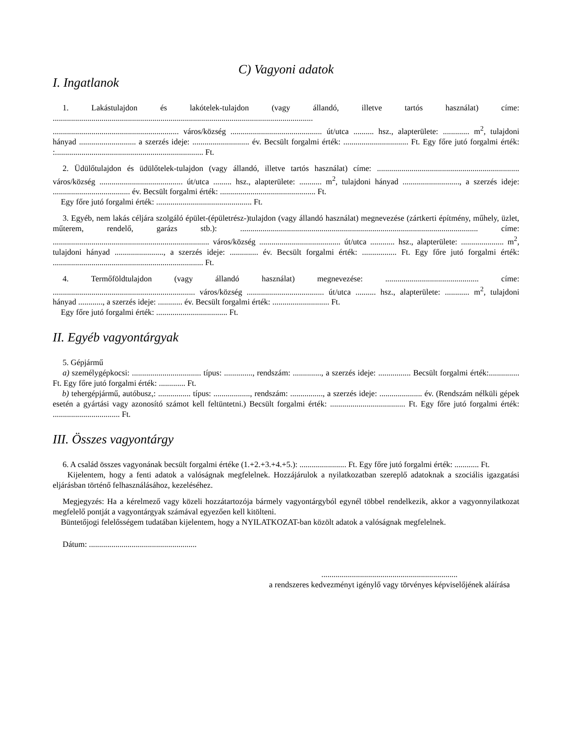C) Vagyoni adatok
I. Ingatlanok
1. Lakástulajdon és lakótelek-tulajdon (vagy állandó, illetve tartós használat) címe: ................................................................................................................................
.............................................................. város/község ............................................. út/utca .......... hsz., alapterülete: ............. m<sup>2</sup>, tulajdoni hányad ............................ a szerzés ideje: ............................ év. Becsült forgalmi érték: ................................ Ft. Egy főre jutó forgalmi érték: :......................................................................... Ft.
2. Üdülőtulajdon és üdülőtelek-tulajdon (vagy állandó, illetve tartós használat) címe: ...................................................................... város/község ......................................... út/utca ......... hsz., alapterülete: ........... m<sup>2</sup>, tulajdoni hányad ............................, a szerzés ideje: ...................................... év. Becsült forgalmi érték: ............................................... Ft.
Egy főre jutó forgalmi érték: ............................................... Ft.
3. Egyéb, nem lakás céljára szolgáló épület-(épületrész-)tulajdon (vagy állandó használat) megnevezése (zártkerti építmény, műhely, üzlet, műterem, rendelő, garázs stb.): ..................................................................................................................... címe: ............................................................................. város/község ........................................ út/utca ............ hsz., alapterülete: ..................... m<sup>2</sup>, tulajdoni hányad ........................, a szerzés ideje: .............. év. Becsült forgalmi érték: ................. Ft. Egy főre jutó forgalmi érték: .......................................................................... Ft.
4. Termőföldtulajdon (vagy állandó használat) megnevezése: .............................................. címe: ...................................................................... város/község ...................................... út/utca .......... hsz., alapterülete: ............ m<sup>2</sup>, tulajdoni hányad ............, a szerzés ideje: ............ év. Becsült forgalmi érték: ............................ Ft.
Egy főre jutó forgalmi érték: ................................... Ft.
II. Egyéb vagyontárgyak
5. Gépjármű
a) személygépkocsi: .................................. típus: .............., rendszám: .............., a szerzés ideje: ................ Becsült forgalmi érték:............... Ft. Egy főre jutó forgalmi érték: ............. Ft.
b) tehergépjármű, autóbusz,: ................ típus: .................., rendszám: ................, a szerzés ideje: ..................... év. (Rendszám nélküli gépek esetén a gyártási vagy azonosító számot kell feltüntetni.) Becsült forgalmi érték: ..................................... Ft. Egy főre jutó forgalmi érték: ................................. Ft.
III. Összes vagyontárgy
6. A család összes vagyonának becsült forgalmi értéke (1.+2.+3.+4.+5.): ....................... Ft. Egy főre jutó forgalmi érték: ............ Ft.
Kijelentem, hogy a fenti adatok a valóságnak megfelelnek. Hozzájárulok a nyilatkozatban szereplő adatoknak a szociális igazgatási eljárásban történő felhasználásához, kezeléséhez.
Megjegyzés: Ha a kérelmező vagy közeli hozzátartozója bármely vagyontárgyból egynél többel rendelkezik, akkor a vagyonnyilatkozat megfelelő pontját a vagyontárgyak számával egyezően kell kitölteni.
Büntetőjogi felelősségem tudatában kijelentem, hogy a NYILATKOZAT-ban közölt adatok a valóságnak megfelelnek.
Dátum: .....................................................
...................................................................
a rendszeres kedvezményt igénylő vagy törvényes képviselőjének aláírása